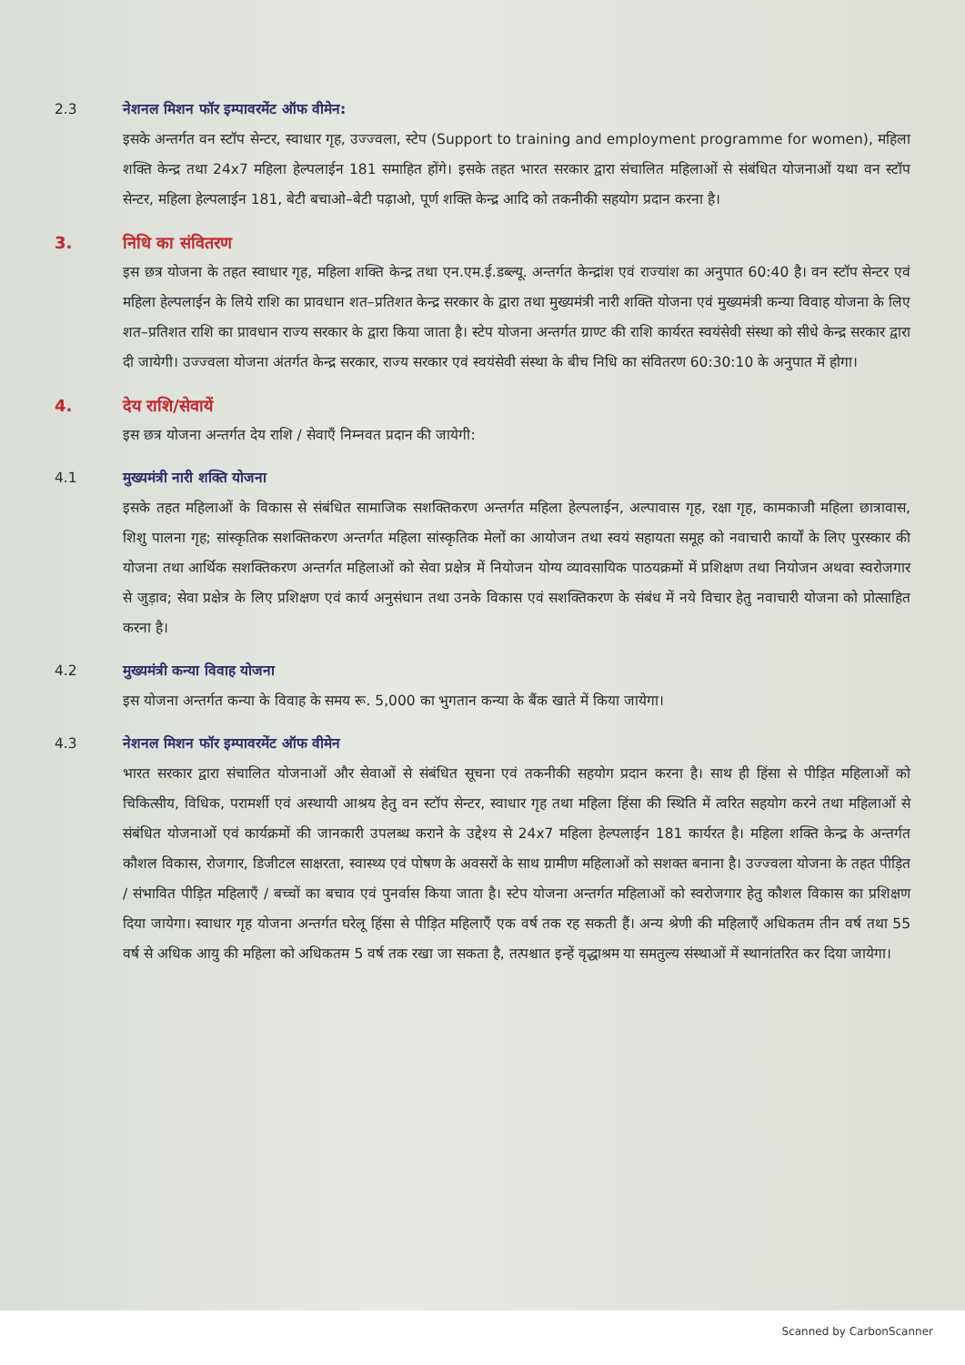2.3 नेशनल मिशन फॉर इम्पावरमेंट ऑफ वीमेन:
इसके अन्तर्गत वन स्टॉप सेन्टर, स्वाधार गृह, उज्ज्वला, स्टेप (Support to training and employment programme for women), महिला शक्ति केन्द्र तथा 24x7 महिला हेल्पलाईन 181 समाहित होंगे। इसके तहत भारत सरकार द्वारा संचालित महिलाओं से संबंधित योजनाओं यथा वन स्टॉप सेन्टर, महिला हेल्पलाईन 181, बेटी बचाओ–बेटी पढ़ाओ, पूर्ण शक्ति केन्द्र आदि को तकनीकी सहयोग प्रदान करना है।
3. निधि का संवितरण
इस छत्र योजना के तहत स्वाधार गृह, महिला शक्ति केन्द्र तथा एन.एम.ई.डब्ल्यू. अन्तर्गत केन्द्रांश एवं राज्यांश का अनुपात 60:40 है। वन स्टॉप सेन्टर एवं महिला हेल्पलाईन के लिये राशि का प्रावधान शत–प्रतिशत केन्द्र सरकार के द्वारा तथा मुख्यमंत्री नारी शक्ति योजना एवं मुख्यमंत्री कन्या विवाह योजना के लिए शत–प्रतिशत राशि का प्रावधान राज्य सरकार के द्वारा किया जाता है। स्टेप योजना अन्तर्गत ग्राण्ट की राशि कार्यरत स्वयंसेवी संस्था को सीधे केन्द्र सरकार द्वारा दी जायेगी। उज्ज्वला योजना अंतर्गत केन्द्र सरकार, राज्य सरकार एवं स्वयंसेवी संस्था के बीच निधि का संवितरण 60:30:10 के अनुपात में होगा।
4. देय राशि/सेवायें
इस छत्र योजना अन्तर्गत देय राशि / सेवाएँ निम्नवत प्रदान की जायेगी:
4.1 मुख्यमंत्री नारी शक्ति योजना
इसके तहत महिलाओं के विकास से संबंधित सामाजिक सशक्तिकरण अन्तर्गत महिला हेल्पलाईन, अल्पावास गृह, रक्षा गृह, कामकाजी महिला छात्रावास, शिशु पालना गृह; सांस्कृतिक सशक्तिकरण अन्तर्गत महिला सांस्कृतिक मेलों का आयोजन तथा स्वयं सहायता समूह को नवाचारी कार्यों के लिए पुरस्कार की योजना तथा आर्थिक सशक्तिकरण अन्तर्गत महिलाओं को सेवा प्रक्षेत्र में नियोजन योग्य व्यावसायिक पाठयक्रमों में प्रशिक्षण तथा नियोजन अथवा स्वरोजगार से जुड़ाव; सेवा प्रक्षेत्र के लिए प्रशिक्षण एवं कार्य अनुसंधान तथा उनके विकास एवं सशक्तिकरण के संबंध में नये विचार हेतु नवाचारी योजना को प्रोत्साहित करना है।
4.2 मुख्यमंत्री कन्या विवाह योजना
इस योजना अन्तर्गत कन्या के विवाह के समय रू. 5,000 का भुगतान कन्या के बैंक खाते में किया जायेगा।
4.3 नेशनल मिशन फॉर इम्पावरमेंट ऑफ वीमेन
भारत सरकार द्वारा संचालित योजनाओं और सेवाओं से संबंधित सूचना एवं तकनीकी सहयोग प्रदान करना है। साथ ही हिंसा से पीड़ित महिलाओं को चिकित्सीय, विधिक, परामर्शी एवं अस्थायी आश्रय हेतु वन स्टॉप सेन्टर, स्वाधार गृह तथा महिला हिंसा की स्थिति में त्वरित सहयोग करने तथा महिलाओं से संबंधित योजनाओं एवं कार्यक्रमों की जानकारी उपलब्ध कराने के उद्देश्य से 24x7 महिला हेल्पलाईन 181 कार्यरत है। महिला शक्ति केन्द्र के अन्तर्गत कौशल विकास, रोजगार, डिजीटल साक्षरता, स्वास्थ्य एवं पोषण के अवसरों के साथ ग्रामीण महिलाओं को सशक्त बनाना है। उज्ज्वला योजना के तहत पीड़ित / संभावित पीड़ित महिलाएँ / बच्चों का बचाव एवं पुनर्वास किया जाता है। स्टेप योजना अन्तर्गत महिलाओं को स्वरोजगार हेतु कौशल विकास का प्रशिक्षण दिया जायेगा। स्वाधार गृह योजना अन्तर्गत घरेलू हिंसा से पीड़ित महिलाएँ एक वर्ष तक रह सकती हैं। अन्य श्रेणी की महिलाएँ अधिकतम तीन वर्ष तथा 55 वर्ष से अधिक आयु की महिला को अधिकतम 5 वर्ष तक रखा जा सकता है, तत्पश्चात इन्हें वृद्धाश्रम या समतुल्य संस्थाओं में स्थानांतरित कर दिया जायेगा।
Scanned by CarbonScanner